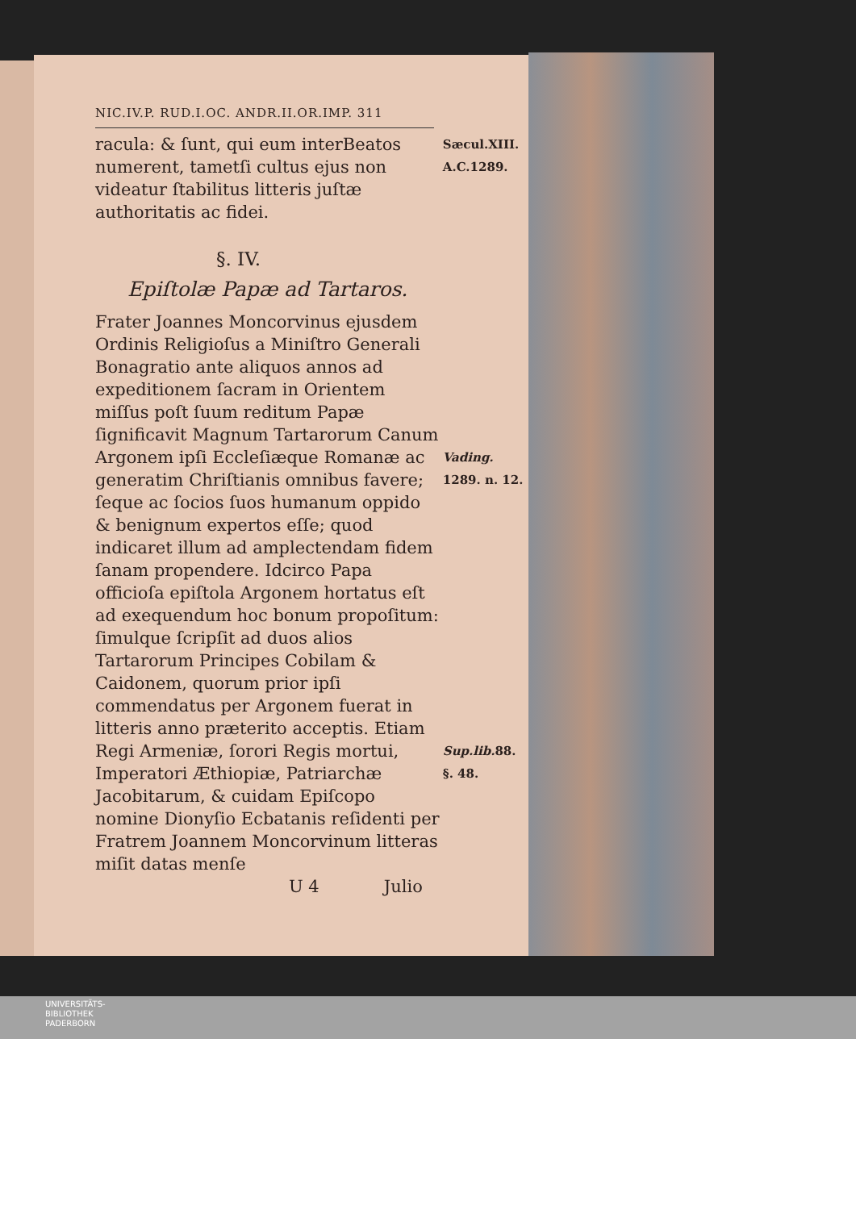NIC.IV.P. RUD.I.OC. ANDR.II.OR.IMP. 311
racula: & ſunt, qui eum interBeatos numerent, tametſi cultus ejus non videatur ſtabilitus litteris juſtæ authoritatis ac fidei.
Sæcul.XIII.
A.C.1289.
§. IV.
Epiſtolæ Papæ ad Tartaros.
Frater Joannes Moncorvinus ejusdem Ordinis Religioſus a Miniſtro Generali Bonagratio ante aliquos annos ad expeditionem ſacram in Orientem miſſus poſt ſuum reditum Papæ ſignificavit Magnum Tartarorum Canum Argonem ipſi Eccleſiæque Romanæ ac generatim Chriſtianis omnibus favere; ſeque ac ſocios ſuos humanum oppido & benignum expertos eſſe; quod indicaret illum ad amplectendam fidem ſanam propendere. Idcirco Papa officioſa epiſtola Argonem hortatus eſt ad exequendum hoc bonum propoſitum: ſimulque ſcripſit ad duos alios Tartarorum Principes Cobilam & Caidonem, quorum prior ipſi commendatus per Argonem fuerat in litteris anno præterito acceptis. Etiam Regi Armeniæ, ſorori Regis mortui, Imperatori Æthiopiæ, Patriarchæ Jacobitarum, & cuidam Epiſcopo nomine Dionyſio Ecbatanis reſidenti per Fratrem Joannem Moncorvinum litteras miſit datas menſe
Vading.
1289. n. 12.
Sup.lib. 88.
§. 48.
U 4 Julio
UNIVERSITÄTS-
BIBLIOTHEK
PADERBORN